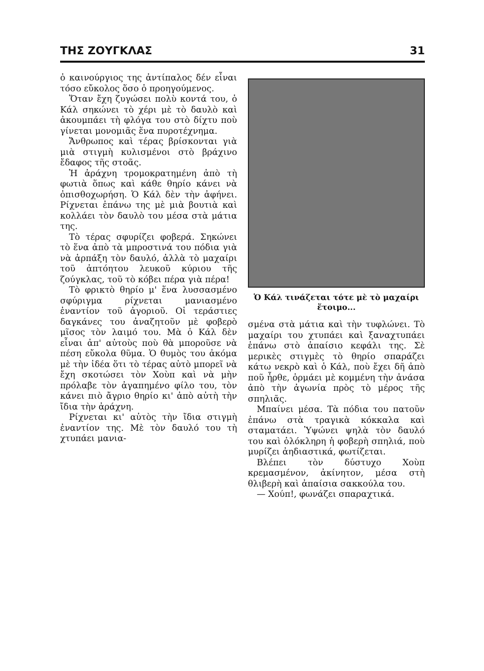ΤΗΣ ΖΟΥΓΚΛΑΣ 31
ὁ καινούργιος της ἀντίπαλος δέν εἶναι τόσο εὔκολος ὅσο ὁ προηγούμενος.
Ὅταν ἔχη ζυγώσει πολὺ κοντά του, ὁ Κάλ σηκώνει τὸ χέρι μὲ τὸ δαυλὸ καὶ ἀκουμπάει τὴ φλόγα του στὸ δίχτυ ποὺ γίνεται μονομιᾶς ἕνα πυροτέχνημα.
Ἄνθρωπος καὶ τέρας βρίσκονται γιὰ μιὰ στιγμὴ κυλισμένοι στὸ βράχινο ἔδαφος τῆς στοᾶς.
Ἡ ἀράχνη τρομοκρατημένη ἀπὸ τὴ φωτιὰ ὅπως καὶ κάθε θηρίο κάνει νὰ ὀπισθοχωρήση. Ὁ Κάλ δὲν τὴν ἀφήνει. Ρίχνεται ἐπάνω της μὲ μιὰ βουτιὰ καὶ κολλάει τὸν δαυλὸ του μέσα στὰ μάτια της.
Τὸ τέρας σφυρίζει φοβερά. Σηκώνει τὸ ἕνα ἀπὸ τὰ μπροστινά του πόδια γιὰ νὰ ἁρπάξη τὸν δαυλό, ἀλλὰ τὸ μαχαίρι τοῦ ἀπτόητου λευκοῦ κύριου τῆς ζούγκλας, τοῦ τὸ κόβει πέρα γιὰ πέρα!
Τὸ φρικτὸ θηρίο μ' ἕνα λυσσασμένο σφύριγμα ρίχνεται μανιασμένο ἐναντίον τοῦ ἀγοριοῦ. Οἱ τεράστιες δαγκάνες του ἀναζητοῦν μὲ φοβερὸ μῖσος τὸν λαιμό του. Μὰ ὁ Κάλ δὲν εἶναι ἀπ' αὐτοὺς ποὺ θὰ μποροῦσε νὰ πέση εὔκολα θῦμα. Ὁ θυμὸς του ἀκόμα μὲ τὴν ἰδέα ὅτι τὸ τέρας αὐτὸ μπορεῖ νὰ ἔχη σκοτώσει τὸν Χοὺπ καὶ νὰ μὴν πρόλαβε τὸν ἀγαπημένο φίλο του, τὸν κάνει πιὸ ἄγριο θηρίο κι' ἀπὸ αὐτὴ τὴν ἴδια τὴν ἀράχνη.
Ρίχνεται κι' αὐτὸς τὴν ἴδια στιγμὴ ἐναντίον της. Μὲ τὸν δαυλό του τὴ χτυπάει μανια-
Ὁ Κάλ τινάζεται τότε μὲ τὸ μαχαίρι ἕτοιμο...
σμένα στὰ μάτια καὶ τὴν τυφλώνει. Τὸ μαχαίρι του χτυπάει καὶ ξαναχτυπάει ἐπάνω στὸ ἀπαίσιο κεφάλι της. Σὲ μερικὲς στιγμὲς τὸ θηρίο σπαράζει κάτω νεκρὸ καὶ ὁ Κάλ, ποὺ ἔχει δῆ ἀπὸ ποῦ ἦρθε, ὁρμάει μὲ κομμένη τὴν ἀνάσα ἀπὸ τὴν ἀγωνία πρὸς τὸ μέρος τῆς σπηλιᾶς.
Μπαίνει μέσα. Τὰ πόδια του πατοῦν ἐπάνω στὰ τραγικὰ κόκκαλα καὶ σταματάει. Ὑψώνει ψηλὰ τὸν δαυλό του καὶ ὁλόκληρη ἡ φοβερὴ σπηλιά, ποὺ μυρίζει ἀηδιαστικά, φωτίζεται.
Βλέπει τὸν δύστυχο Χοὺπ κρεμασμένον, ἀκίνητον, μέσα στὴ θλιβερὴ καὶ ἀπαίσια σακκούλα του.
— Χούπ!, φωνάζει σπαραχτικά.